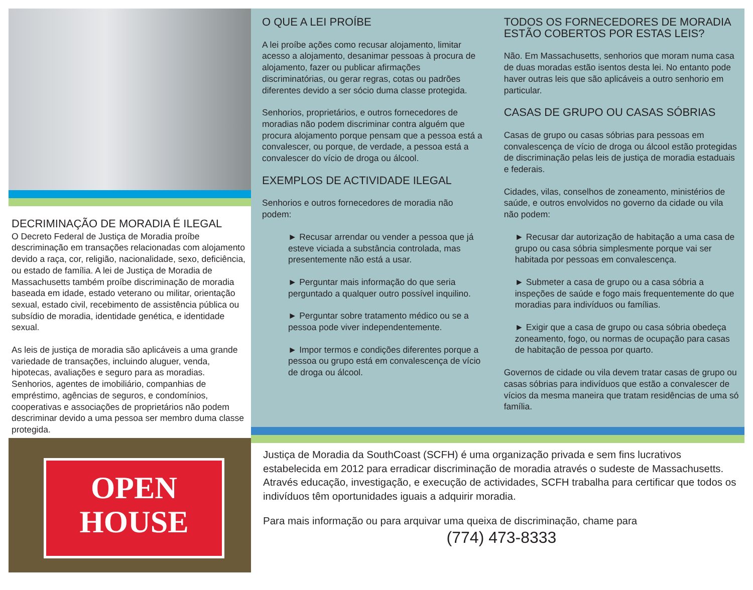DECRIMINAÇÃO DE MORADIA É ILEGAL
O Decreto Federal de Justiça de Moradia proíbe descriminação em transações relacionadas com alojamento devido a raça, cor, religião, nacionalidade, sexo, deficiência, ou estado de família. A lei de Justiça de Moradia de Massachusetts também proíbe discriminação de moradia baseada em idade, estado veterano ou militar, orientação sexual, estado civil, recebimento de assistência pública ou subsídio de moradia, identidade genética, e identidade sexual.
As leis de justiça de moradia são aplicáveis a uma grande variedade de transações, incluindo aluguer, venda, hipotecas, avaliações e seguro para as moradias. Senhorios, agentes de imobiliário, companhias de empréstimo, agências de seguros, e condomínios, cooperativas e associações de proprietários não podem descriminar devido a uma pessoa ser membro duma classe protegida.
OPEN
HOUSE
O QUE A LEI PROÍBE
A lei proíbe ações como recusar alojamento, limitar acesso a alojamento, desanimar pessoas à procura de alojamento, fazer ou publicar afirmações discriminatórias, ou gerar regras, cotas ou padrões diferentes devido a ser sócio duma classe protegida.
Senhorios, proprietários, e outros fornecedores de moradias não podem discriminar contra alguém que procura alojamento porque pensam que a pessoa está a convalescer, ou porque, de verdade, a pessoa está a convalescer do vício de droga ou álcool.
EXEMPLOS DE ACTIVIDADE ILEGAL
Senhorios e outros fornecedores de moradia não podem:
► Recusar arrendar ou vender a pessoa que já esteve viciada a substância controlada, mas presentemente não está a usar.
► Perguntar mais informação do que seria perguntado a qualquer outro possível inquilino.
► Perguntar sobre tratamento médico ou se a pessoa pode viver independentemente.
► Impor termos e condições diferentes porque a pessoa ou grupo está em convalescença de vício de droga ou álcool.
TODOS OS FORNECEDORES DE MORADIA ESTÃO COBERTOS POR ESTAS LEIS?
Não. Em Massachusetts, senhorios que moram numa casa de duas moradas estão isentos desta lei. No entanto pode haver outras leis que são aplicáveis a outro senhorio em particular.
CASAS DE GRUPO OU CASAS SÓBRIAS
Casas de grupo ou casas sóbrias para pessoas em convalescença de vício de droga ou álcool estão protegidas de discriminação pelas leis de justiça de moradia estaduais e federais.
Cidades, vilas, conselhos de zoneamento, ministérios de saúde, e outros envolvidos no governo da cidade ou vila não podem:
► Recusar dar autorização de habitação a uma casa de grupo ou casa sóbria simplesmente porque vai ser habitada por pessoas em convalescença.
► Submeter a casa de grupo ou a casa sóbria a inspeções de saúde e fogo mais frequentemente do que moradias para indivíduos ou famílias.
► Exigir que a casa de grupo ou casa sóbria obedeça zoneamento, fogo, ou normas de ocupação para casas de habitação de pessoa por quarto.
Governos de cidade ou vila devem tratar casas de grupo ou casas sóbrias para indivíduos que estão a convalescer de vícios da mesma maneira que tratam residências de uma só família.
Justiça de Moradia da SouthCoast (SCFH) é uma organização privada e sem fins lucrativos estabelecida em 2012 para erradicar discriminação de moradia através o sudeste de Massachusetts. Através educação, investigação, e execução de actividades, SCFH trabalha para certificar que todos os indivíduos têm oportunidades iguais a adquirir moradia.
Para mais informação ou para arquivar uma queixa de discriminação, chame para
(774) 473-8333